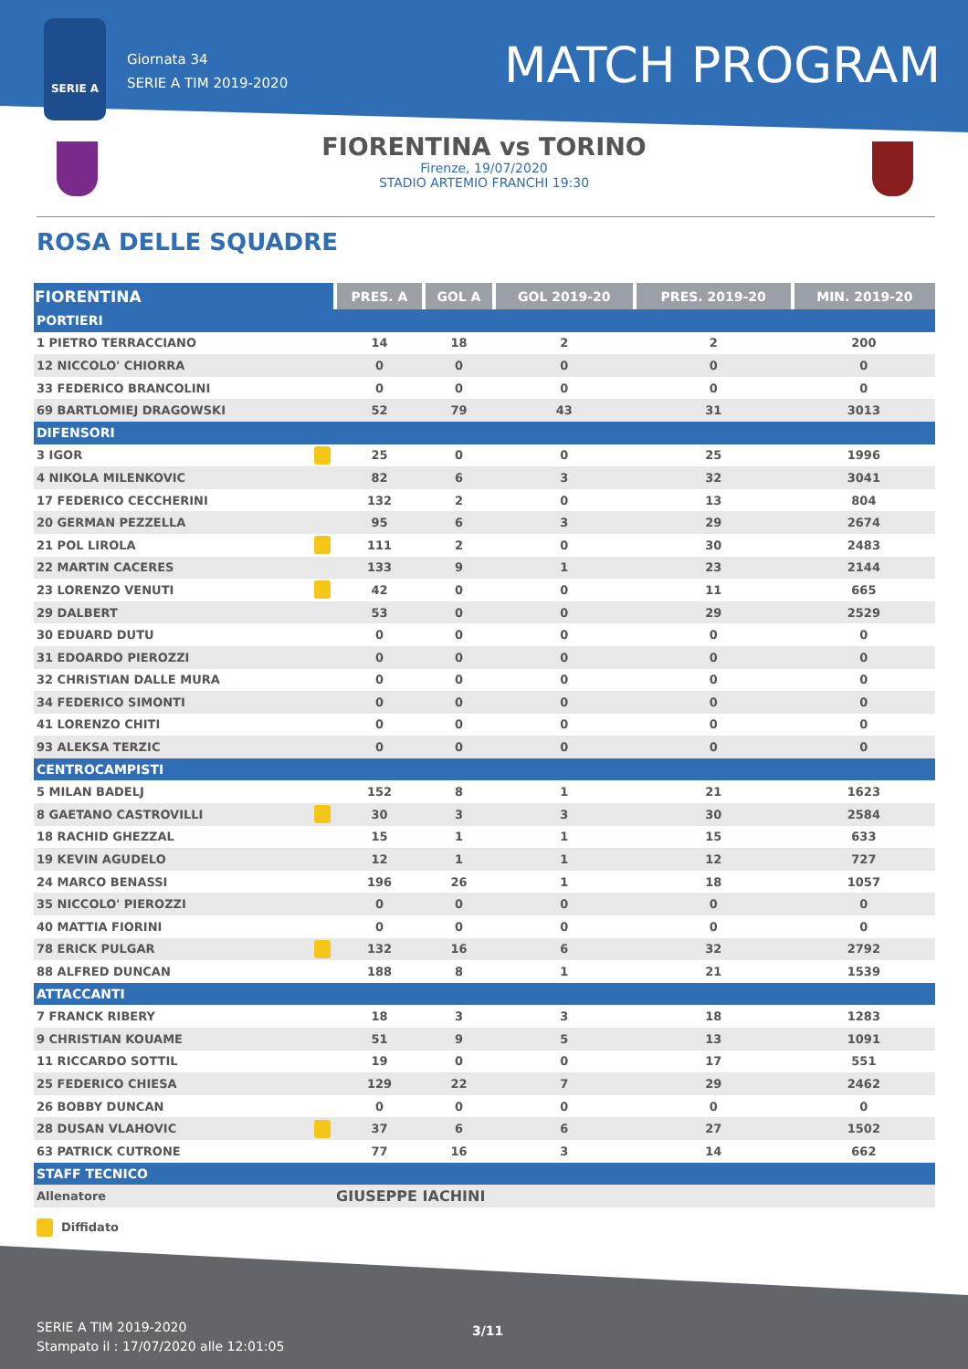SERIE A
Giornata 34
SERIE A TIM 2019-2020
MATCH PROGRAM
FIORENTINA vs TORINO
Firenze, 19/07/2020
STADIO ARTEMIO FRANCHI 19:30
ROSA DELLE SQUADRE
| FIORENTINA | | PRES. A | GOL A | GOL 2019-20 | PRES. 2019-20 | MIN. 2019-20 |
| --- | --- | --- | --- | --- | --- | --- |
| PORTIERI | | | | | | |
| 1 PIETRO TERRACCIANO | | 14 | 18 | 2 | 2 | 200 |
| 12 NICCOLO' CHIORRA | | 0 | 0 | 0 | 0 | 0 |
| 33 FEDERICO BRANCOLINI | | 0 | 0 | 0 | 0 | 0 |
| 69 BARTLOMIEJ DRAGOWSKI | | 52 | 79 | 43 | 31 | 3013 |
| DIFENSORI | | | | | | |
| 3 IGOR | | 25 | 0 | 0 | 25 | 1996 |
| 4 NIKOLA MILENKOVIC | | 82 | 6 | 3 | 32 | 3041 |
| 17 FEDERICO CECCHERINI | | 132 | 2 | 0 | 13 | 804 |
| 20 GERMAN PEZZELLA | | 95 | 6 | 3 | 29 | 2674 |
| 21 POL LIROLA | | 111 | 2 | 0 | 30 | 2483 |
| 22 MARTIN CACERES | | 133 | 9 | 1 | 23 | 2144 |
| 23 LORENZO VENUTI | | 42 | 0 | 0 | 11 | 665 |
| 29 DALBERT | | 53 | 0 | 0 | 29 | 2529 |
| 30 EDUARD DUTU | | 0 | 0 | 0 | 0 | 0 |
| 31 EDOARDO PIEROZZI | | 0 | 0 | 0 | 0 | 0 |
| 32 CHRISTIAN DALLE MURA | | 0 | 0 | 0 | 0 | 0 |
| 34 FEDERICO SIMONTI | | 0 | 0 | 0 | 0 | 0 |
| 41 LORENZO CHITI | | 0 | 0 | 0 | 0 | 0 |
| 93 ALEKSA TERZIC | | 0 | 0 | 0 | 0 | 0 |
| CENTROCAMPISTI | | | | | | |
| 5 MILAN BADELJ | | 152 | 8 | 1 | 21 | 1623 |
| 8 GAETANO CASTROVILLI | | 30 | 3 | 3 | 30 | 2584 |
| 18 RACHID GHEZZAL | | 15 | 1 | 1 | 15 | 633 |
| 19 KEVIN AGUDELO | | 12 | 1 | 1 | 12 | 727 |
| 24 MARCO BENASSI | | 196 | 26 | 1 | 18 | 1057 |
| 35 NICCOLO' PIEROZZI | | 0 | 0 | 0 | 0 | 0 |
| 40 MATTIA FIORINI | | 0 | 0 | 0 | 0 | 0 |
| 78 ERICK PULGAR | | 132 | 16 | 6 | 32 | 2792 |
| 88 ALFRED DUNCAN | | 188 | 8 | 1 | 21 | 1539 |
| ATTACCANTI | | | | | | |
| 7 FRANCK RIBERY | | 18 | 3 | 3 | 18 | 1283 |
| 9 CHRISTIAN KOUAME | | 51 | 9 | 5 | 13 | 1091 |
| 11 RICCARDO SOTTIL | | 19 | 0 | 0 | 17 | 551 |
| 25 FEDERICO CHIESA | | 129 | 22 | 7 | 29 | 2462 |
| 26 BOBBY DUNCAN | | 0 | 0 | 0 | 0 | 0 |
| 28 DUSAN VLAHOVIC | | 37 | 6 | 6 | 27 | 1502 |
| 63 PATRICK CUTRONE | | 77 | 16 | 3 | 14 | 662 |
| STAFF TECNICO | | | | | | |
| Allenatore | | GIUSEPPE IACHINI | | | | |
Diffidato
SERIE A TIM 2019-2020
Stampato il : 17/07/2020 alle 12:01:05
3/11